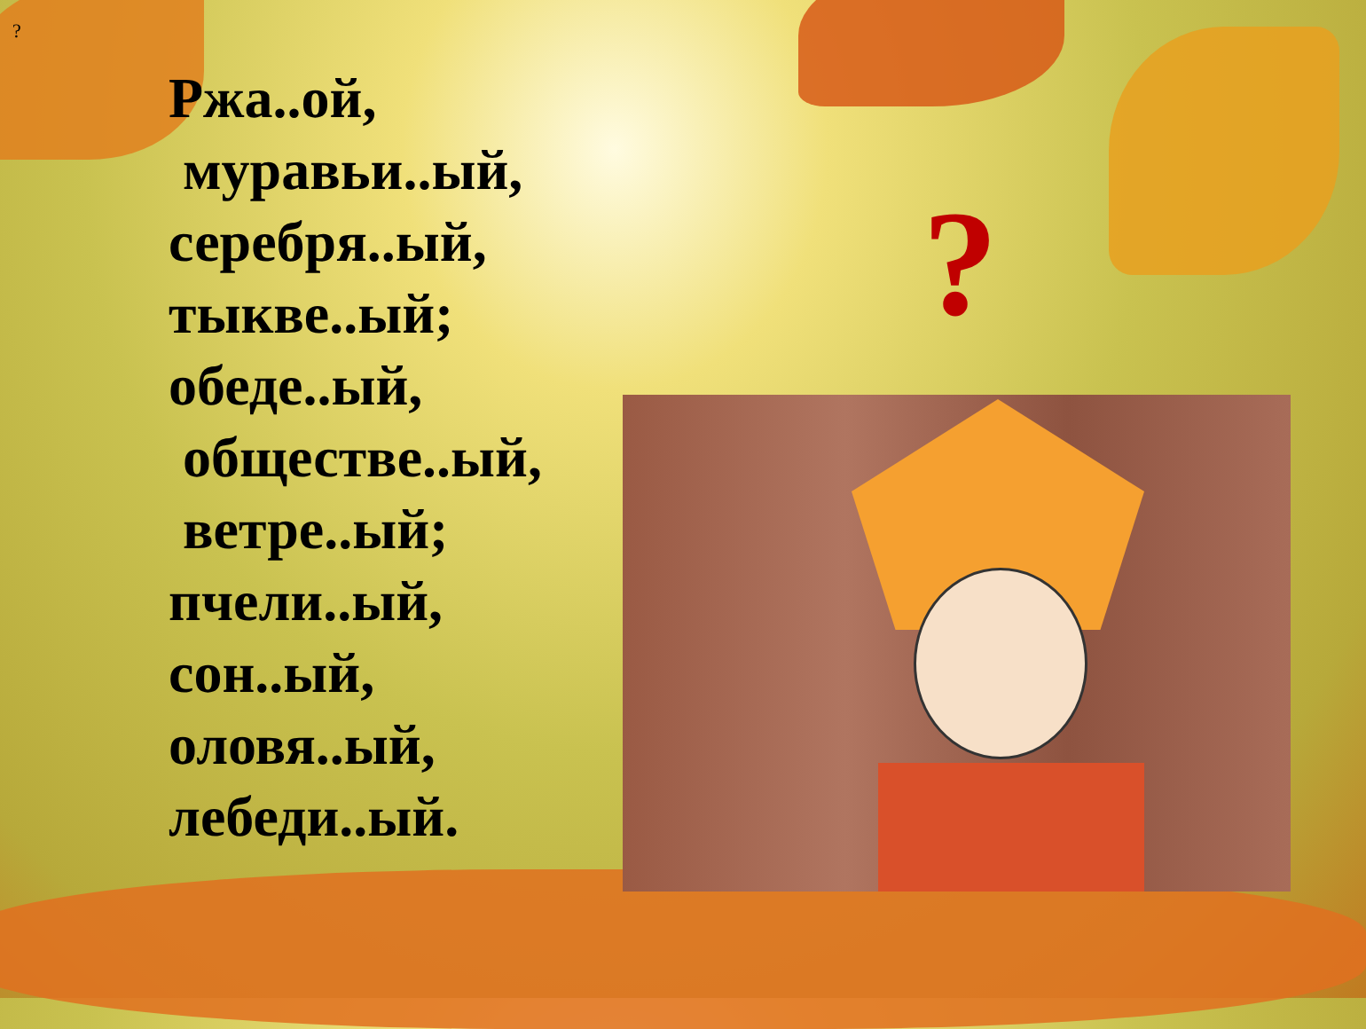?
Ржа..ой,
муравьи..ый,
серебря..ый,
тыкве..ый;
обеде..ый,
обществе..ый,
ветре..ый;
пчели..ый,
сон..ый,
оловя..ый,
лебеди..ый.
?